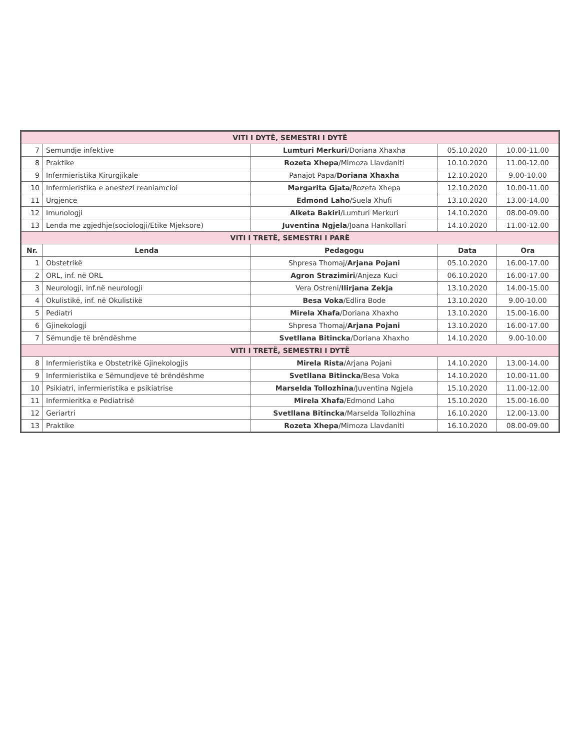| VITI I DYTË, SEMESTRI I DYTË | | | | |
| 7 | Semundje infektive | Lumturi Merkuri /Doriana Xhaxha | 05.10.2020 | 10.00-11.00 |
| 8 | Praktike | Rozeta Xhepa /Mimoza Llavdaniti | 10.10.2020 | 11.00-12.00 |
| 9 | Infermieristika Kirurgjikale | Panajot Papa/ Doriana Xhaxha | 12.10.2020 | 9.00-10.00 |
| 10 | Infermieristika e anestezi reaniamcioi | Margarita Gjata /Rozeta Xhepa | 12.10.2020 | 10.00-11.00 |
| 11 | Urgjence | Edmond Laho /Suela Xhufi | 13.10.2020 | 13.00-14.00 |
| 12 | Imunologji | Alketa Bakiri /Lumturi Merkuri | 14.10.2020 | 08.00-09.00 |
| 13 | Lenda me zgjedhje(sociologji/Etike Mjeksore) | Juventina Ngjela /Joana Hankollari | 14.10.2020 | 11.00-12.00 |
| VITI I TRETË, SEMESTRI I PARË | | | | |
| Nr. | Lenda | Pedagogu | Data | Ora |
| 1 | Obstetrikë | Shpresa Thomaj/ Arjana Pojani | 05.10.2020 | 16.00-17.00 |
| 2 | ORL, inf. në ORL | Agron Strazimiri /Anjeza Kuci | 06.10.2020 | 16.00-17.00 |
| 3 | Neurologji, inf.në neurologji | Vera Ostreni/ Ilirjana Zekja | 13.10.2020 | 14.00-15.00 |
| 4 | Okulistikë, inf. në Okulistikë | Besa Voka /Edlira Bode | 13.10.2020 | 9.00-10.00 |
| 5 | Pediatri | Mirela Xhafa /Doriana Xhaxho | 13.10.2020 | 15.00-16.00 |
| 6 | Gjinekologji | Shpresa Thomaj/ Arjana Pojani | 13.10.2020 | 16.00-17.00 |
| 7 | Sëmundje të brëndëshme | Svetllana Bitincka /Doriana Xhaxho | 14.10.2020 | 9.00-10.00 |
| VITI I TRETË, SEMESTRI I DYTË | | | | |
| 8 | Infermieristika e Obstetrikë Gjinekologjis | Mirela Rista /Arjana Pojani | 14.10.2020 | 13.00-14.00 |
| 9 | Infermieristika e Sëmundjeve të brëndëshme | Svetllana Bitincka /Besa Voka | 14.10.2020 | 10.00-11.00 |
| 10 | Psikiatri, infermieristika e psikiatrise | Marselda Tollozhina /Juventina Ngjela | 15.10.2020 | 11.00-12.00 |
| 11 | Infermieritka e Pediatrisë | Mirela Xhafa /Edmond Laho | 15.10.2020 | 15.00-16.00 |
| 12 | Geriartri | Svetllana Bitincka /Marselda Tollozhina | 16.10.2020 | 12.00-13.00 |
| 13 | Praktike | Rozeta Xhepa /Mimoza Llavdaniti | 16.10.2020 | 08.00-09.00 |